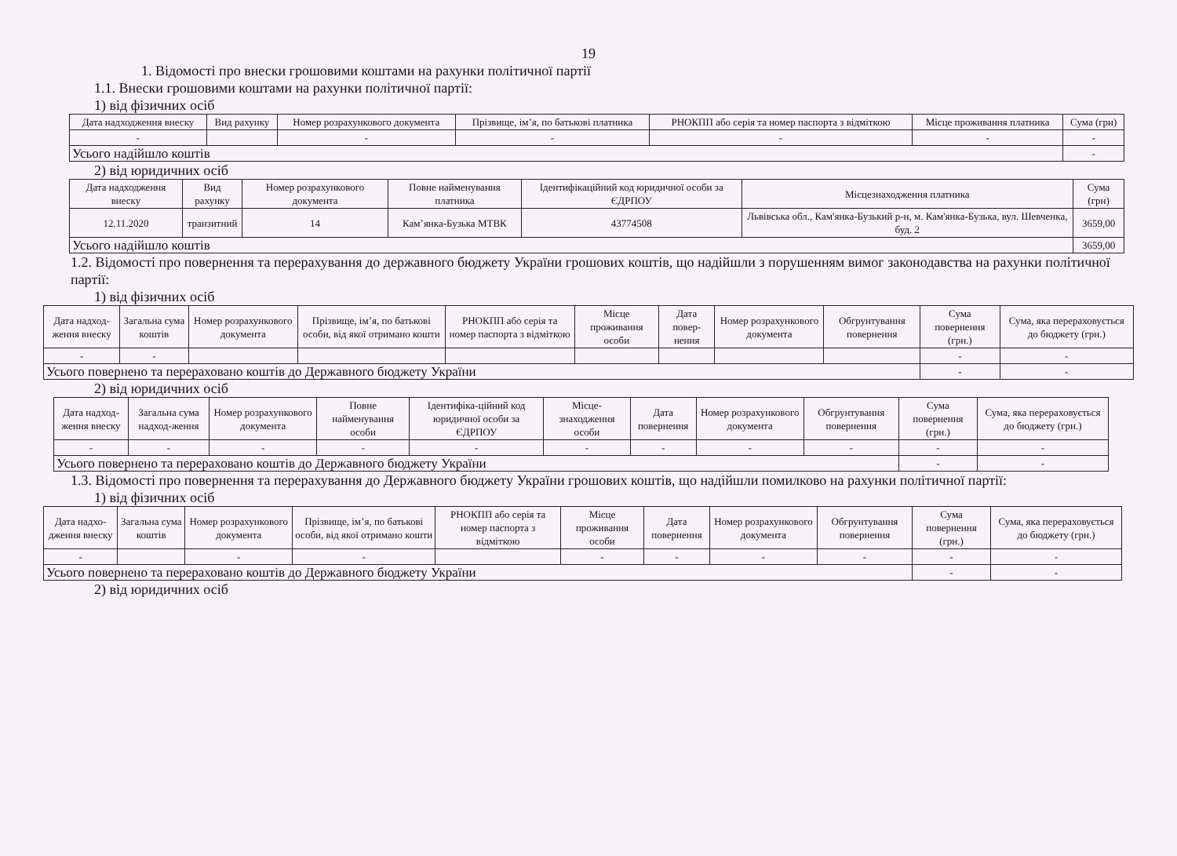19
1. Відомості про внески грошовими коштами на рахунки політичної партії
1.1. Внески грошовими коштами на рахунки політичної партії:
1) від фізичних осіб
| Дата надходження внеску | Вид рахунку | Номер розрахункового документа | Прізвище, ім’я, по батькові платника | РНОКПП або серія та номер паспорта з відміткою | Місце проживання платника | Сума (грн) |
| --- | --- | --- | --- | --- | --- | --- |
| - | | - | - | - | - | - |
| Усього надійшло коштів | | | | | | - |
2) від юридичних осіб
| Дата надходження внеску | Вид рахунку | Номер розрахункового документа | Повне найменування платника | Ідентифікаційний код юридичної особи за ЄДРПОУ | Місцезнаходження платника | Сума (грн) |
| --- | --- | --- | --- | --- | --- | --- |
| 12.11.2020 | транзитний | 14 | Кам’янка-Бузька МТВК | 43774508 | Львівська обл., Кам'янка-Бузький р-н, м. Кам'янка-Бузька, вул. Шевченка, буд. 2 | 3659,00 |
| Усього надійшло коштів | | | | | | 3659,00 |
1.2. Відомості про повернення та перерахування до державного бюджету України грошових коштів, що надійшли з порушенням вимог законодавства на рахунки політичної партії:
1) від фізичних осіб
| Дата надход-ження внеску | Загальна сума коштів | Номер розрахункового документа | Прізвище, ім’я, по батькові особи, від якої отримано кошти | РНОКПП або серія та номер паспорта з відміткою | Місце проживання особи | Дата повер-нення | Номер розрахункового документа | Обгрунтування повернення | Сума повернення (грн.) | Сума, яка перераховується до бюджету (грн.) |
| --- | --- | --- | --- | --- | --- | --- | --- | --- | --- | --- |
| - | - | | | | | | | | - | - |
| Усього повернено та перераховано коштів до Державного бюджету України | | | | | | | | | - | - |
2) від юридичних осіб
| Дата надход-ження внеску | Загальна сума надход-ження | Номер розрахункового документа | Повне найменування особи | Ідентифіка-ційний код юридичної особи за ЄДРПОУ | Місце-знаходження особи | Дата повернення | Номер розрахункового документа | Обгрунтування повернення | Сума повернення (грн.) | Сума, яка перераховується до бюджету (грн.) |
| --- | --- | --- | --- | --- | --- | --- | --- | --- | --- | --- |
| - | - | - | - | - | - | - | - | - | - | - |
| Усього повернено та перераховано коштів до Державного бюджету України | | | | | | | | | - | - |
1.3. Відомості про повернення та перерахування до Державного бюджету України грошових коштів, що надійшли помилково на рахунки політичної партії:
1) від фізичних осіб
| Дата надхо-дження внеску | Загальна сума коштів | Номер розрахункового документа | Прізвище, ім’я, по батькові особи, від якої отримано кошти | РНОКПП або серія та номер паспорта з відміткою | Місце проживання особи | Дата повернення | Номер розрахункового документа | Обгрунтування повернення | Сума повернення (грн.) | Сума, яка перераховується до бюджету (грн.) |
| --- | --- | --- | --- | --- | --- | --- | --- | --- | --- | --- |
| - | | - | - | | - | - | - | - | - | - |
| Усього повернено та перераховано коштів до Державного бюджету України | | | | | | | | | - | - |
2) від юридичних осіб